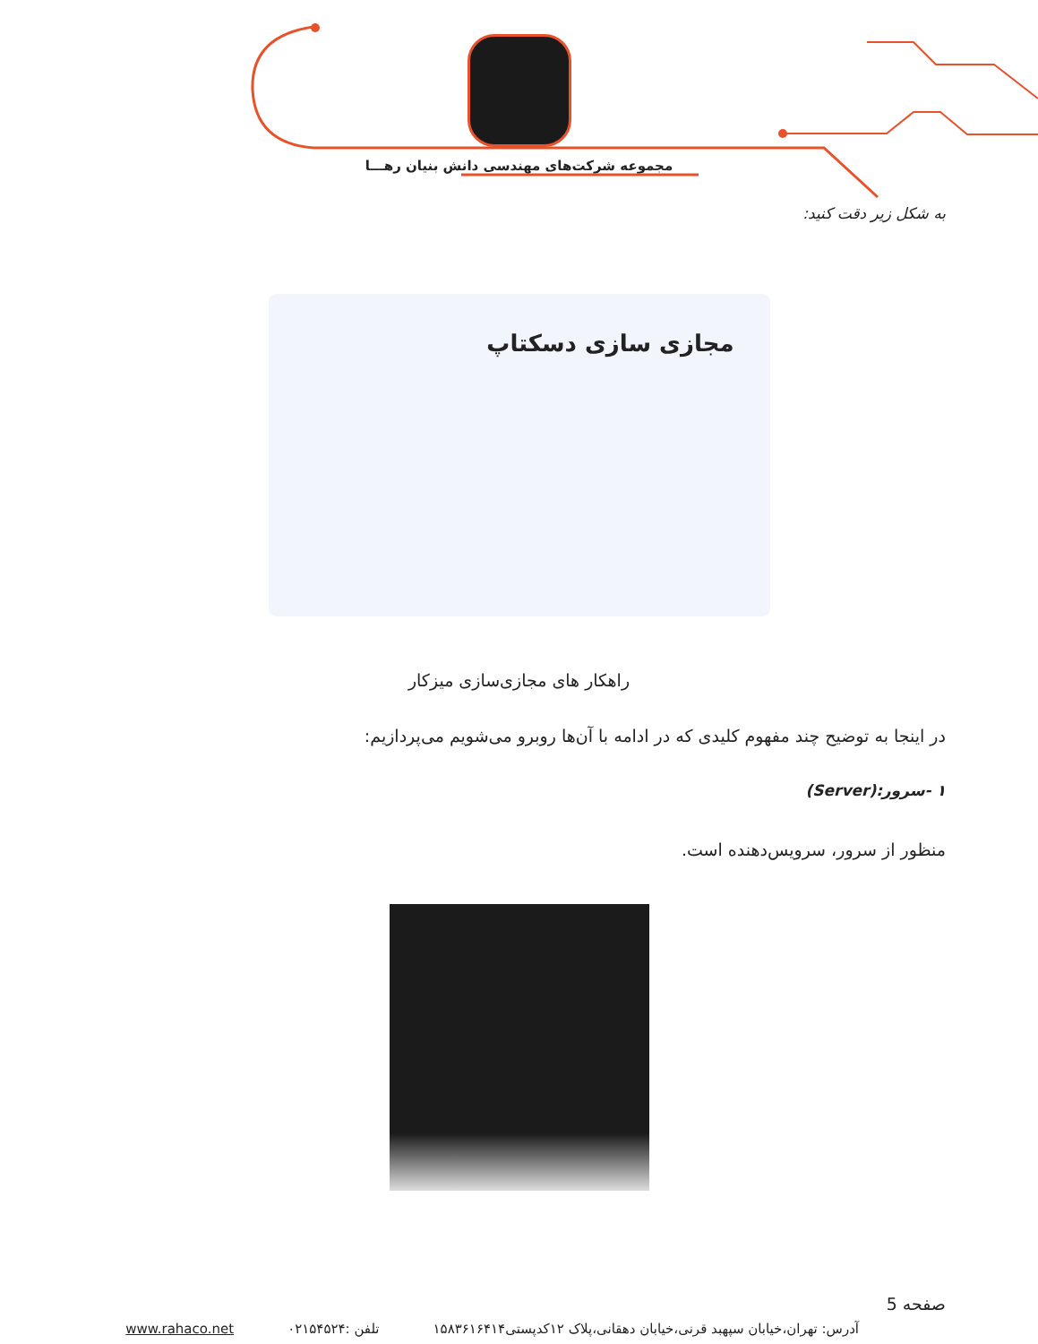مجموعه شرکت‌های مهندسی دانش بنیان رهـــا
به شکل زیر دقت کنید:
مجازی سازی دسکتاپ
راهکار های مجازی‌سازی میزکار
در اینجا به توضیح چند مفهوم کلیدی که در ادامه با آن‌ها روبرو می‌شویم می‌پردازیم:
۱ -سرور:(Server)
منظور از سرور، سرویس‌دهنده است.
صفحه 5
آدرس: تهران،خیابان سپهبد قرنی،خیابان دهقانی،پلاک ۱۲کدپستی۱۵۸۳۶۱۶۴۱۴ تلفن :۰۲۱۵۴۵۲۴ www.rahaco.net